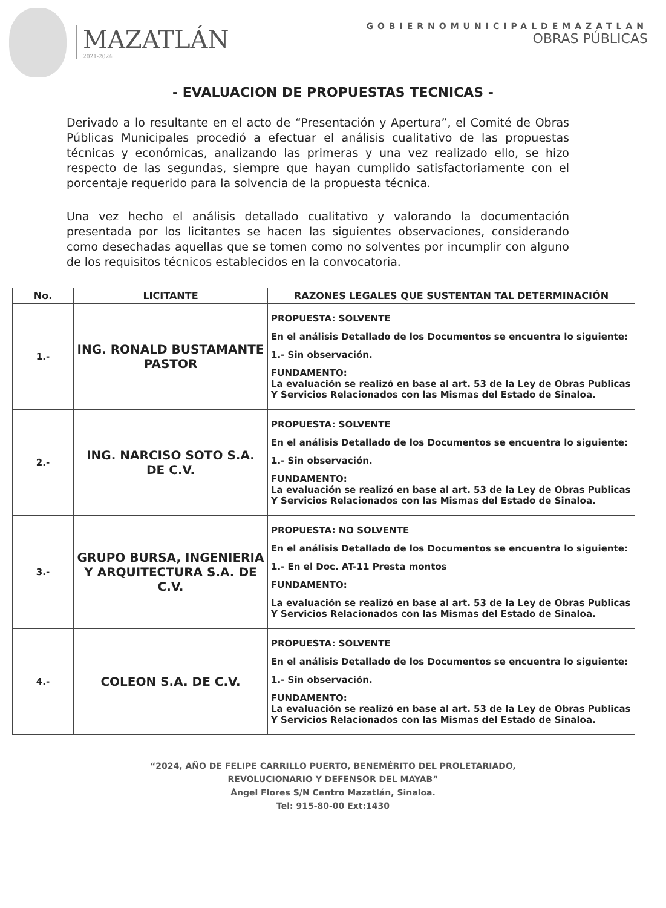MAZATLÁN
2021-2024
GOBIERNOMUNICIPALDEMAZATLAN
OBRAS PÚBLICAS
- EVALUACION DE PROPUESTAS TECNICAS -
Derivado a lo resultante en el acto de “Presentación y Apertura”, el Comité de Obras Públicas Municipales procedió a efectuar el análisis cualitativo de las propuestas técnicas y económicas, analizando las primeras y una vez realizado ello, se hizo respecto de las segundas, siempre que hayan cumplido satisfactoriamente con el porcentaje requerido para la solvencia de la propuesta técnica.
Una vez hecho el análisis detallado cualitativo y valorando la documentación presentada por los licitantes se hacen las siguientes observaciones, considerando como desechadas aquellas que se tomen como no solventes por incumplir con alguno de los requisitos técnicos establecidos en la convocatoria.
| No. | LICITANTE | RAZONES LEGALES QUE SUSTENTAN TAL DETERMINACIÓN |
| --- | --- | --- |
| 1.- | ING. RONALD BUSTAMANTE PASTOR | PROPUESTA: SOLVENTE En el análisis Detallado de los Documentos se encuentra lo siguiente: 1.- Sin observación. FUNDAMENTO: La evaluación se realizó en base al art. 53 de la Ley de Obras Publicas Y Servicios Relacionados con las Mismas del Estado de Sinaloa. |
| 2.- | ING. NARCISO SOTO S.A. DE C.V. | PROPUESTA: SOLVENTE En el análisis Detallado de los Documentos se encuentra lo siguiente: 1.- Sin observación. FUNDAMENTO: La evaluación se realizó en base al art. 53 de la Ley de Obras Publicas Y Servicios Relacionados con las Mismas del Estado de Sinaloa. |
| 3.- | GRUPO BURSA, INGENIERIA Y ARQUITECTURA S.A. DE C.V. | PROPUESTA: NO SOLVENTE En el análisis Detallado de los Documentos se encuentra lo siguiente: 1.- En el Doc. AT-11 Presta montos FUNDAMENTO: La evaluación se realizó en base al art. 53 de la Ley de Obras Publicas Y Servicios Relacionados con las Mismas del Estado de Sinaloa. |
| 4.- | COLEON S.A. DE C.V. | PROPUESTA: SOLVENTE En el análisis Detallado de los Documentos se encuentra lo siguiente: 1.- Sin observación. FUNDAMENTO: La evaluación se realizó en base al art. 53 de la Ley de Obras Publicas Y Servicios Relacionados con las Mismas del Estado de Sinaloa. |
“2024, AÑO DE FELIPE CARRILLO PUERTO, BENEMÉRITO DEL PROLETARIADO,
REVOLUCIONARIO Y DEFENSOR DEL MAYAB”
Ángel Flores S/N Centro Mazatlán, Sinaloa.
Tel: 915-80-00 Ext:1430